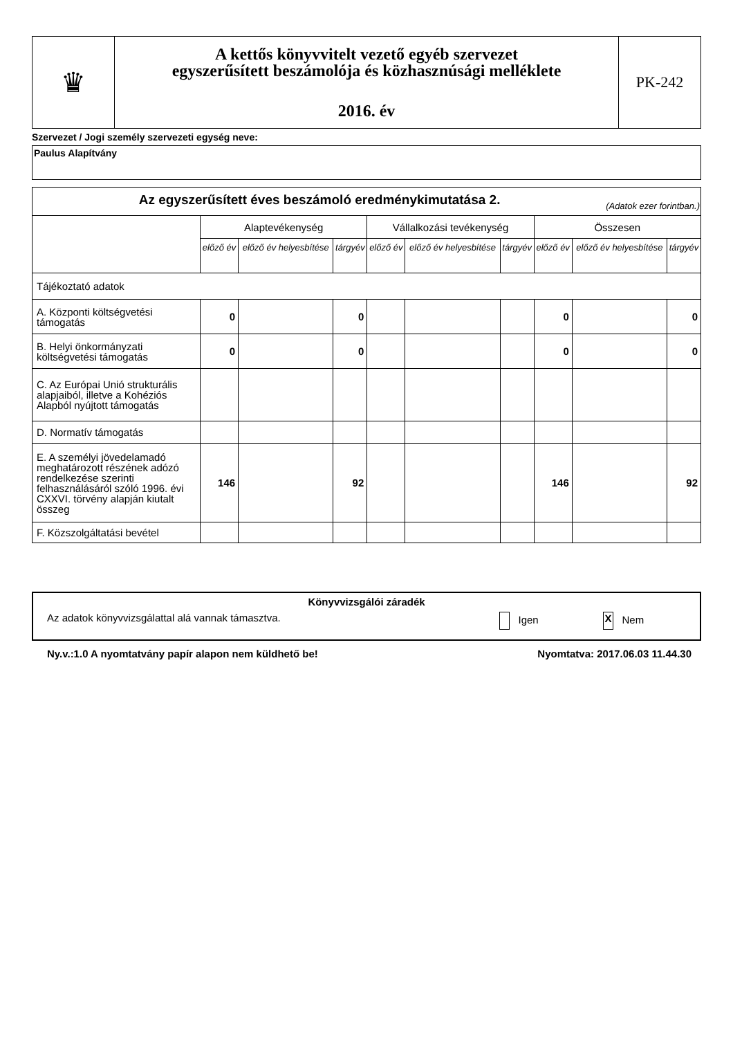| ♛ | A kettős könyvvitelt vezető egyéb szervezet egyszerűsített beszámolója és közhasznúsági melléklete 2016. év | PK-242 |
Szervezet / Jogi személy szervezeti egység neve:
Paulus Alapítvány
| Az egyszerűsített éves beszámoló eredménykimutatása 2. (Adatok ezer forintban.) | | | | | | | | | |
| | Alaptevékenység | | | Vállalkozási tevékenység | | | Összesen | | |
| | előző év | előző év helyesbítése | tárgyév | előző év | előző év helyesbítése | tárgyév | előző év | előző év helyesbítése | tárgyév |
| Tájékoztató adatok | | | | | | | | | |
| A. Központi költségvetési támogatás | 0 | | 0 | | | | 0 | | 0 |
| B. Helyi önkormányzati költségvetési támogatás | 0 | | 0 | | | | 0 | | 0 |
| C. Az Európai Unió strukturális alapjaiból, illetve a Kohéziós Alapból nyújtott támogatás | | | | | | | | | |
| D. Normatív támogatás | | | | | | | | | |
| E. A személyi jövedelamadó meghatározott részének adózó rendelkezése szerinti felhasználásáról szóló 1996. évi CXXVI. törvény alapján kiutalt összeg | 146 | | 92 | | | | 146 | | 92 |
| F. Közszolgáltatási bevétel | | | | | | | | | |
Könyvvizsgálói záradék
Az adatok könyvvizsgálattal alá vannak támasztva. Igen X Nem
Ny.v.:1.0 A nyomtatvány papír alapon nem küldhető be! Nyomtatva: 2017.06.03 11.44.30